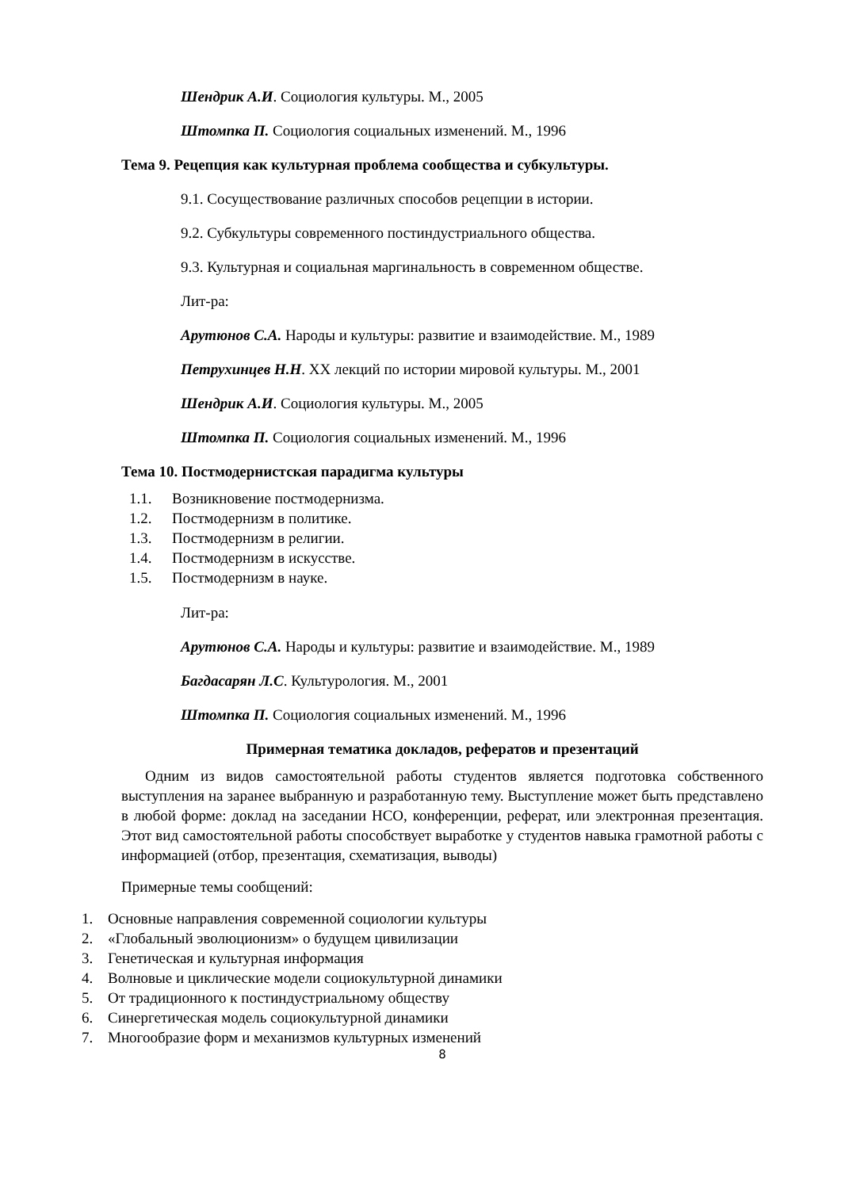Шендрик А.И. Социология культуры. М., 2005
Штомпка П. Социология социальных изменений. М., 1996
Тема 9. Рецепция как культурная проблема сообщества и субкультуры.
9.1. Сосуществование различных способов рецепции в истории.
9.2. Субкультуры современного постиндустриального общества.
9.3. Культурная и социальная маргинальность в современном обществе.
Лит-ра:
Арутюнов С.А. Народы и культуры: развитие и взаимодействие. М., 1989
Петрухинцев Н.Н. XX лекций по истории мировой культуры. М., 2001
Шендрик А.И. Социология культуры. М., 2005
Штомпка П. Социология социальных изменений. М., 1996
Тема 10. Постмодернистская парадигма культуры
1.1. Возникновение постмодернизма.
1.2. Постмодернизм в политике.
1.3. Постмодернизм в религии.
1.4. Постмодернизм в искусстве.
1.5. Постмодернизм в науке.
Лит-ра:
Арутюнов С.А. Народы и культуры: развитие и взаимодействие. М., 1989
Багдасарян Л.С. Культурология. М., 2001
Штомпка П. Социология социальных изменений. М., 1996
Примерная тематика докладов, рефератов и презентаций
Одним из видов самостоятельной работы студентов является подготовка собственного выступления на заранее выбранную и разработанную тему. Выступление может быть представлено в любой форме: доклад на заседании НСО, конференции, реферат, или электронная презентация. Этот вид самостоятельной работы способствует выработке у студентов навыка грамотной работы с информацией (отбор, презентация, схематизация, выводы)
Примерные темы сообщений:
1. Основные направления современной социологии культуры
2. «Глобальный эволюционизм» о будущем цивилизации
3. Генетическая и культурная информация
4. Волновые и циклические модели социокультурной динамики
5. От традиционного к постиндустриальному обществу
6. Синергетическая модель социокультурной динамики
7. Многообразие форм и механизмов культурных изменений
8